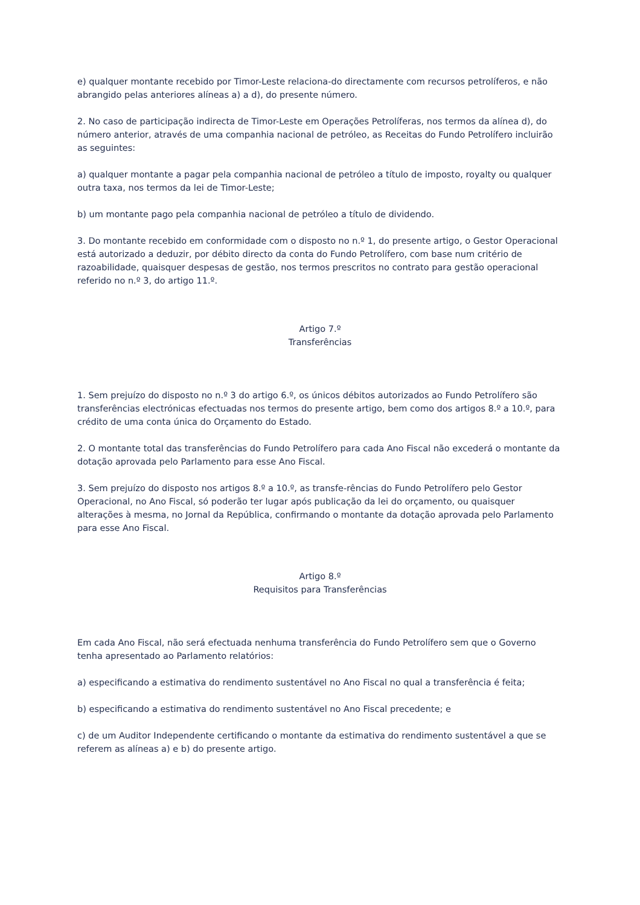e) qualquer montante recebido por Timor-Leste relaciona-do directamente com recursos petrolíferos, e não abrangido pelas anteriores alíneas a) a d), do presente número.
2. No caso de participação indirecta de Timor-Leste em Operações Petrolíferas, nos termos da alínea d), do número anterior, através de uma companhia nacional de petróleo, as Receitas do Fundo Petrolífero incluirão as seguintes:
a) qualquer montante a pagar pela companhia nacional de petróleo a título de imposto, royalty ou qualquer outra taxa, nos termos da lei de Timor-Leste;
b) um montante pago pela companhia nacional de petróleo a título de dividendo.
3. Do montante recebido em conformidade com o disposto no n.º 1, do presente artigo, o Gestor Operacional está autorizado a deduzir, por débito directo da conta do Fundo Petrolífero, com base num critério de razoabilidade, quaisquer despesas de gestão, nos termos prescritos no contrato para gestão operacional referido no n.º 3, do artigo 11.º.
Artigo 7.º
Transferências
1. Sem prejuízo do disposto no n.º 3 do artigo 6.º, os únicos débitos autorizados ao Fundo Petrolífero são transferências electrónicas efectuadas nos termos do presente artigo, bem como dos artigos 8.º a 10.º, para crédito de uma conta única do Orçamento do Estado.
2. O montante total das transferências do Fundo Petrolífero para cada Ano Fiscal não excederá o montante da dotação aprovada pelo Parlamento para esse Ano Fiscal.
3. Sem prejuízo do disposto nos artigos 8.º a 10.º, as transfe-rências do Fundo Petrolífero pelo Gestor Operacional, no Ano Fiscal, só poderão ter lugar após publicação da lei do orçamento, ou quaisquer alterações à mesma, no Jornal da República, confirmando o montante da dotação aprovada pelo Parlamento para esse Ano Fiscal.
Artigo 8.º
Requisitos para Transferências
Em cada Ano Fiscal, não será efectuada nenhuma transferência do Fundo Petrolífero sem que o Governo tenha apresentado ao Parlamento relatórios:
a) especificando a estimativa do rendimento sustentável no Ano Fiscal no qual a transferência é feita;
b) especificando a estimativa do rendimento sustentável no Ano Fiscal precedente; e
c) de um Auditor Independente certificando o montante da estimativa do rendimento sustentável a que se referem as alíneas a) e b) do presente artigo.